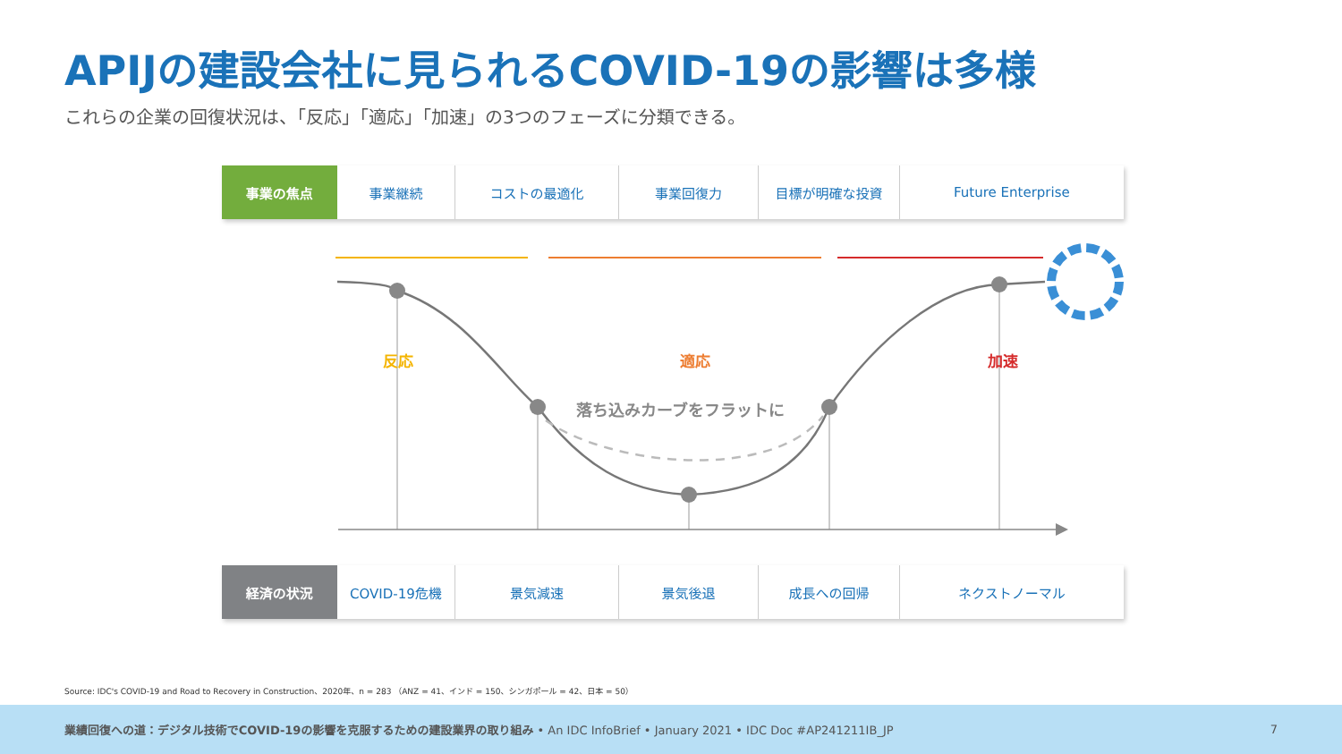APIJの建設会社に見られるCOVID-19の影響は多様
これらの企業の回復状況は、「反応」「適応」「加速」の3つのフェーズに分類できる。
事業の焦点 事業継続 コストの最適化 事業回復力 目標が明確な投資 Future Enterprise
反応 適応 加速
落ち込みカーブをフラットに
経済の状況 COVID-19危機 景気減速 景気後退 成長への回帰 ネクストノーマル
Source: IDC's COVID-19 and Road to Recovery in Construction、2020年、n = 283 （ANZ = 41、インド = 150、シンガポール = 42、日本 = 50）
業績回復への道：デジタル技術でCOVID-19の影響を克服するための建設業界の取り組み • An IDC InfoBrief • January 2021 • IDC Doc #AP241211IB_JP 7